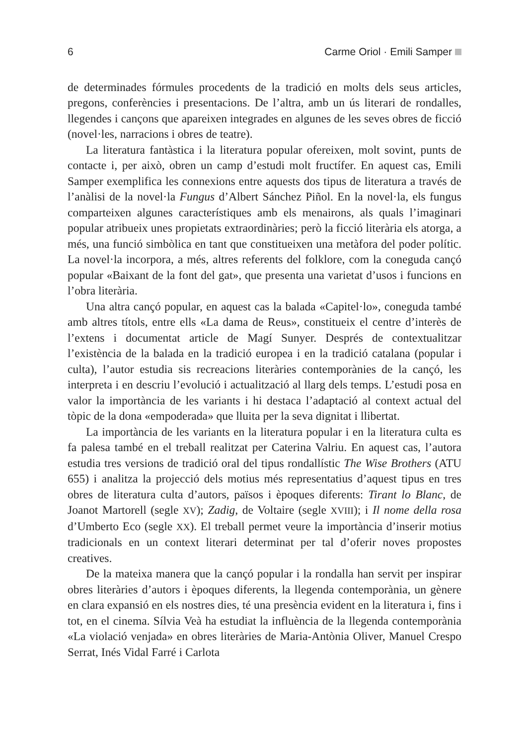6 Carme Oriol · Emili Samper
de determinades fórmules procedents de la tradició en molts dels seus articles, pregons, conferències i presentacions. De l’altra, amb un ús literari de rondalles, llegendes i cançons que apareixen integrades en algunes de les seves obres de ficció (novel·les, narracions i obres de teatre).
La literatura fantàstica i la literatura popular ofereixen, molt sovint, punts de contacte i, per això, obren un camp d’estudi molt fructífer. En aquest cas, Emili Samper exemplifica les connexions entre aquests dos tipus de literatura a través de l’anàlisi de la novel·la Fungus d’Albert Sánchez Piñol. En la novel·la, els fungus comparteixen algunes característiques amb els menairons, als quals l’imaginari popular atribueix unes propietats extraordinàries; però la ficció literària els atorga, a més, una funció simbòlica en tant que constitueixen una metàfora del poder polític. La novel·la incorpora, a més, altres referents del folklore, com la coneguda cançó popular «Baixant de la font del gat», que presenta una varietat d’usos i funcions en l’obra literària.
Una altra cançó popular, en aquest cas la balada «Capitel·lo», coneguda també amb altres títols, entre ells «La dama de Reus», constitueix el centre d’interès de l’extens i documentat article de Magí Sunyer. Després de contextualitzar l’existència de la balada en la tradició europea i en la tradició catalana (popular i culta), l’autor estudia sis recreacions literàries contemporànies de la cançó, les interpreta i en descriu l’evolució i actualització al llarg dels temps. L’estudi posa en valor la importància de les variants i hi destaca l’adaptació al context actual del tòpic de la dona «empoderada» que lluita per la seva dignitat i llibertat.
La importància de les variants en la literatura popular i en la literatura culta es fa palesa també en el treball realitzat per Caterina Valriu. En aquest cas, l’autora estudia tres versions de tradició oral del tipus rondallístic The Wise Brothers (ATU 655) i analitza la projecció dels motius més representatius d’aquest tipus en tres obres de literatura culta d’autors, països i èpoques diferents: Tirant lo Blanc, de Joanot Martorell (segle XV); Zadig, de Voltaire (segle XVIII); i Il nome della rosa d’Umberto Eco (segle XX). El treball permet veure la importància d’inserir motius tradicionals en un context literari determinat per tal d’oferir noves propostes creatives.
De la mateixa manera que la cançó popular i la rondalla han servit per inspirar obres literàries d’autors i èpoques diferents, la llegenda contemporània, un gènere en clara expansió en els nostres dies, té una presència evident en la literatura i, fins i tot, en el cinema. Sílvia Veà ha estudiat la influència de la llegenda contemporània «La violació venjada» en obres literàries de Maria-Antònia Oliver, Manuel Crespo Serrat, Inés Vidal Farré i Carlota